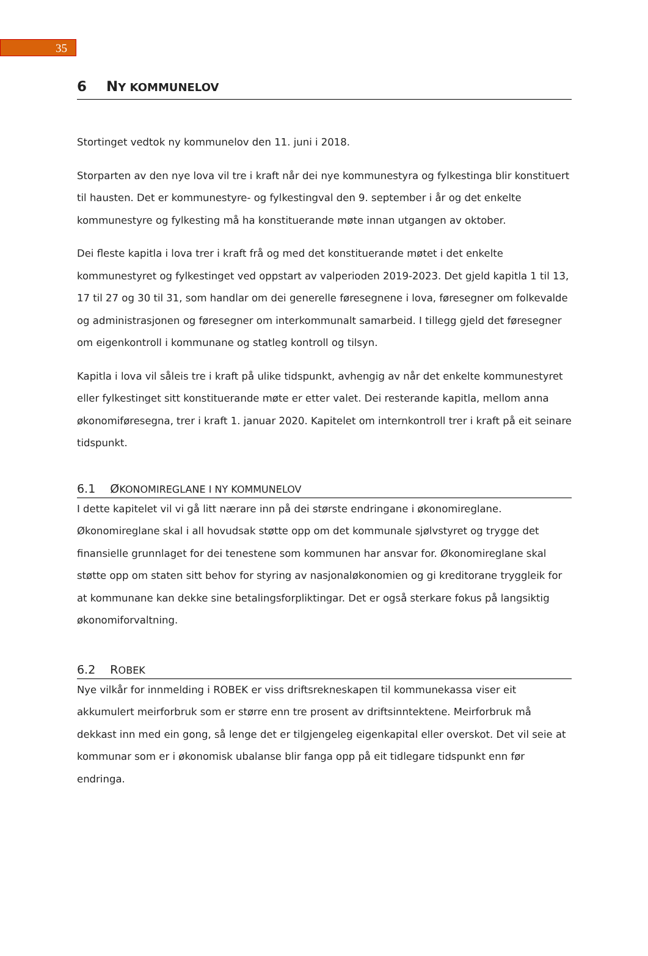35
6 NY KOMMUNELOV
Stortinget vedtok ny kommunelov den 11. juni i 2018.
Storparten av den nye lova vil tre i kraft når dei nye kommunestyra og fylkestinga blir konstituert til hausten. Det er kommunestyre- og fylkestingval den 9. september i år og det enkelte kommunestyre og fylkesting må ha konstituerande møte innan utgangen av oktober.
Dei fleste kapitla i lova trer i kraft frå og med det konstituerande møtet i det enkelte kommunestyret og fylkestinget ved oppstart av valperioden 2019-2023. Det gjeld kapitla 1 til 13, 17 til 27 og 30 til 31, som handlar om dei generelle føresegnene i lova, føresegner om folkevalde og administrasjonen og føresegner om interkommunalt samarbeid. I tillegg gjeld det føresegner om eigenkontroll i kommunane og statleg kontroll og tilsyn.
Kapitla i lova vil såleis tre i kraft på ulike tidspunkt, avhengig av når det enkelte kommunestyret eller fylkestinget sitt konstituerande møte er etter valet. Dei resterande kapitla, mellom anna økonomiføresegna, trer i kraft 1. januar 2020. Kapitelet om internkontroll trer i kraft på eit seinare tidspunkt.
6.1 ØKONOMIREGLANE I NY KOMMUNELOV
I dette kapitelet vil vi gå litt nærare inn på dei største endringane i økonomireglane. Økonomireglane skal i all hovudsak støtte opp om det kommunale sjølvstyret og trygge det finansielle grunnlaget for dei tenestene som kommunen har ansvar for. Økonomireglane skal støtte opp om staten sitt behov for styring av nasjonaløkonomien og gi kreditorane tryggleik for at kommunane kan dekke sine betalingsforpliktingar. Det er også sterkare fokus på langsiktig økonomiforvaltning.
6.2 ROBEK
Nye vilkår for innmelding i ROBEK er viss driftsrekneskapen til kommunekassa viser eit akkumulert meirforbruk som er større enn tre prosent av driftsinntektene. Meirforbruk må dekkast inn med ein gong, så lenge det er tilgjengeleg eigenkapital eller overskot. Det vil seie at kommunar som er i økonomisk ubalanse blir fanga opp på eit tidlegare tidspunkt enn før endringa.